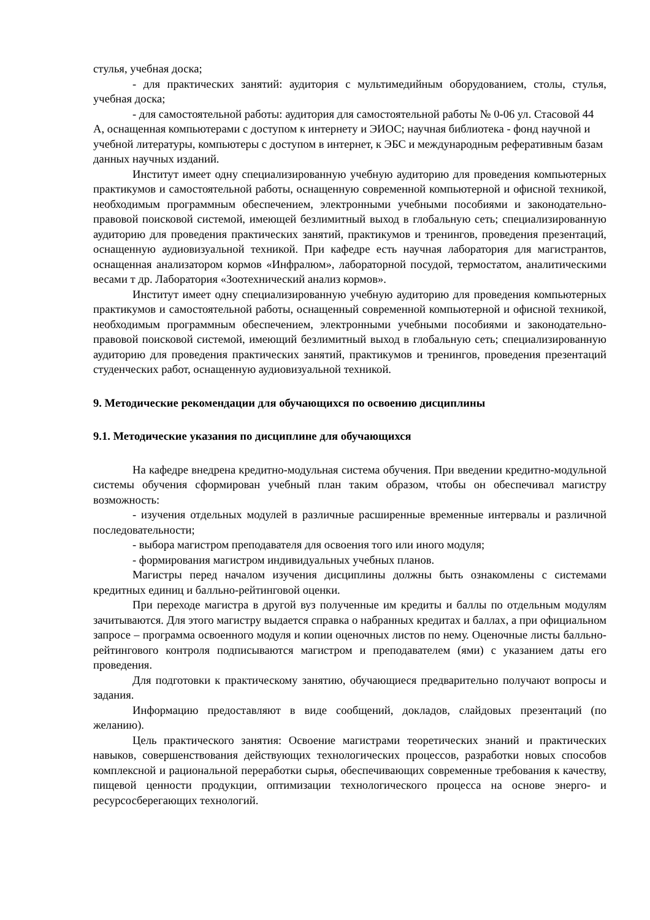стулья, учебная доска;
- для практических занятий: аудитория с мультимедийным оборудованием, столы, стулья, учебная доска;
- для самостоятельной работы: аудитория для самостоятельной работы № 0-06 ул. Стасовой 44 А, оснащенная компьютерами с доступом к интернету и ЭИОС; научная библиотека - фонд научной и учебной литературы, компьютеры с доступом в интернет, к ЭБС и международным реферативным базам данных научных изданий.
Институт имеет одну специализированную учебную аудиторию для проведения компьютерных практикумов и самостоятельной работы, оснащенную современной компьютерной и офисной техникой, необходимым программным обеспечением, электронными учебными пособиями и законодательно-правовой поисковой системой, имеющей безлимитный выход в глобальную сеть; специализированную аудиторию для проведения практических занятий, практикумов и тренингов, проведения презентаций, оснащенную аудиовизуальной техникой. При кафедре есть научная лаборатория для магистрантов, оснащенная анализатором кормов «Инфралюм», лабораторной посудой, термостатом, аналитическими весами т др. Лаборатория «Зоотехнический анализ кормов».
Институт имеет одну специализированную учебную аудиторию для проведения компьютерных практикумов и самостоятельной работы, оснащенный современной компьютерной и офисной техникой, необходимым программным обеспечением, электронными учебными пособиями и законодательно-правовой поисковой системой, имеющий безлимитный выход в глобальную сеть; специализированную аудиторию для проведения практических занятий, практикумов и тренингов, проведения презентаций студенческих работ, оснащенную аудиовизуальной техникой.
9. Методические рекомендации для обучающихся по освоению дисциплины
9.1. Методические указания по дисциплине для обучающихся
На кафедре внедрена кредитно-модульная система обучения. При введении кредитно-модульной системы обучения сформирован учебный план таким образом, чтобы он обеспечивал магистру возможность:
- изучения отдельных модулей в различные расширенные временные интервалы и различной последовательности;
- выбора магистром преподавателя для освоения того или иного модуля;
- формирования магистром индивидуальных учебных планов.
Магистры перед началом изучения дисциплины должны быть ознакомлены с системами кредитных единиц и балльно-рейтинговой оценки.
При переходе магистра в другой вуз полученные им кредиты и баллы по отдельным модулям зачитываются. Для этого магистру выдается справка о набранных кредитах и баллах, а при официальном запросе – программа освоенного модуля и копии оценочных листов по нему. Оценочные листы балльно-рейтингового контроля подписываются магистром и преподавателем (ями) с указанием даты его проведения.
Для подготовки к практическому занятию, обучающиеся предварительно получают вопросы и задания.
Информацию предоставляют в виде сообщений, докладов, слайдовых презентаций (по желанию).
Цель практического занятия: Освоение магистрами теоретических знаний и практических навыков, совершенствования действующих технологических процессов, разработки новых способов комплексной и рациональной переработки сырья, обеспечивающих современные требования к качеству, пищевой ценности продукции, оптимизации технологического процесса на основе энерго- и ресурсосберегающих технологий.